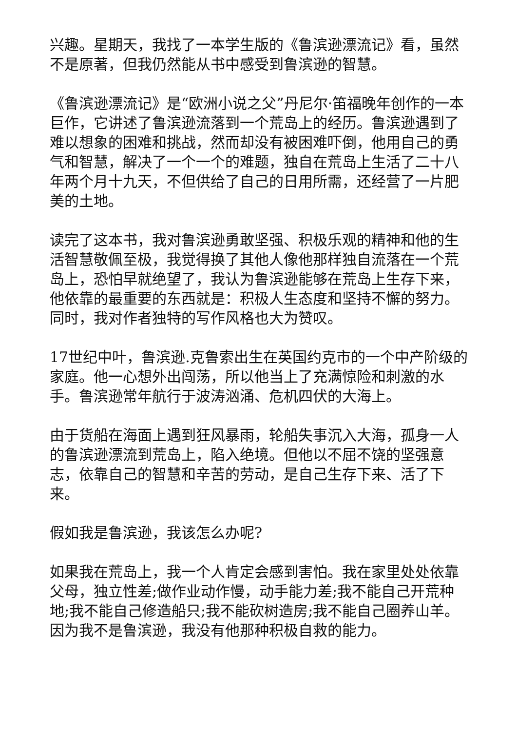兴趣。星期天，我找了一本学生版的《鲁滨逊漂流记》看，虽然不是原著，但我仍然能从书中感受到鲁滨逊的智慧。
《鲁滨逊漂流记》是“欧洲小说之父”丹尼尔·笛福晚年创作的一本巨作，它讲述了鲁滨逊流落到一个荒岛上的经历。鲁滨逊遇到了难以想象的困难和挑战，然而却没有被困难吓倒，他用自己的勇气和智慧，解决了一个一个的难题，独自在荒岛上生活了二十八年两个月十九天，不但供给了自己的日用所需，还经营了一片肥美的土地。
读完了这本书，我对鲁滨逊勇敢坚强、积极乐观的精神和他的生活智慧敬佩至极，我觉得换了其他人像他那样独自流落在一个荒岛上，恐怕早就绝望了，我认为鲁滨逊能够在荒岛上生存下来，他依靠的最重要的东西就是：积极人生态度和坚持不懈的努力。同时，我对作者独特的写作风格也大为赞叹。
17世纪中叶，鲁滨逊.克鲁索出生在英国约克市的一个中产阶级的家庭。他一心想外出闯荡，所以他当上了充满惊险和刺激的水手。鲁滨逊常年航行于波涛汹涌、危机四伏的大海上。
由于货船在海面上遇到狂风暴雨，轮船失事沉入大海，孤身一人的鲁滨逊漂流到荒岛上，陷入绝境。但他以不屈不饶的坚强意志，依靠自己的智慧和辛苦的劳动，是自己生存下来、活了下来。
假如我是鲁滨逊，我该怎么办呢?
如果我在荒岛上，我一个人肯定会感到害怕。我在家里处处依靠父母，独立性差;做作业动作慢，动手能力差;我不能自己开荒种地;我不能自己修造船只;我不能砍树造房;我不能自己圈养山羊。因为我不是鲁滨逊，我没有他那种积极自救的能力。